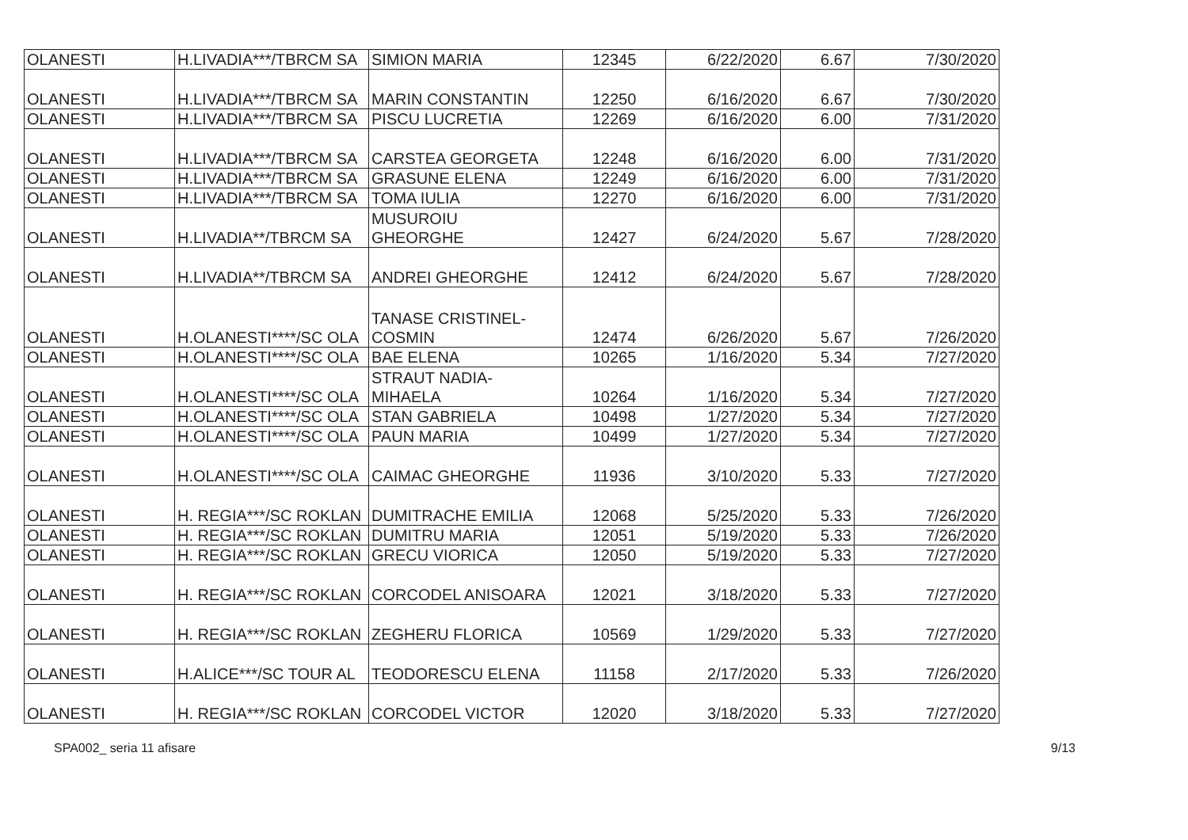| OLANESTI | H.LIVADIA***/TBRCM SA | SIMION MARIA | 12345 | 6/22/2020 | 6.67 | 7/30/2020 |
| OLANESTI | H.LIVADIA***/TBRCM SA | MARIN CONSTANTIN | 12250 | 6/16/2020 | 6.67 | 7/30/2020 |
| OLANESTI | H.LIVADIA***/TBRCM SA | PISCU LUCRETIA | 12269 | 6/16/2020 | 6.00 | 7/31/2020 |
| OLANESTI | H.LIVADIA***/TBRCM SA | CARSTEA GEORGETA | 12248 | 6/16/2020 | 6.00 | 7/31/2020 |
| OLANESTI | H.LIVADIA***/TBRCM SA | GRASUNE ELENA | 12249 | 6/16/2020 | 6.00 | 7/31/2020 |
| OLANESTI | H.LIVADIA***/TBRCM SA | TOMA IULIA | 12270 | 6/16/2020 | 6.00 | 7/31/2020 |
| OLANESTI | H.LIVADIA**/TBRCM SA | MUSUROIU GHEORGHE | 12427 | 6/24/2020 | 5.67 | 7/28/2020 |
| OLANESTI | H.LIVADIA**/TBRCM SA | ANDREI GHEORGHE | 12412 | 6/24/2020 | 5.67 | 7/28/2020 |
| OLANESTI | H.OLANESTI****/SC OLA | TANASE CRISTINEL- COSMIN | 12474 | 6/26/2020 | 5.67 | 7/26/2020 |
| OLANESTI | H.OLANESTI****/SC OLA | BAE ELENA | 10265 | 1/16/2020 | 5.34 | 7/27/2020 |
| OLANESTI | H.OLANESTI****/SC OLA | STRAUT NADIA- MIHAELA | 10264 | 1/16/2020 | 5.34 | 7/27/2020 |
| OLANESTI | H.OLANESTI****/SC OLA | STAN GABRIELA | 10498 | 1/27/2020 | 5.34 | 7/27/2020 |
| OLANESTI | H.OLANESTI****/SC OLA | PAUN MARIA | 10499 | 1/27/2020 | 5.34 | 7/27/2020 |
| OLANESTI | H.OLANESTI****/SC OLA | CAIMAC GHEORGHE | 11936 | 3/10/2020 | 5.33 | 7/27/2020 |
| OLANESTI | H. REGIA***/SC ROKLAN | DUMITRACHE EMILIA | 12068 | 5/25/2020 | 5.33 | 7/26/2020 |
| OLANESTI | H. REGIA***/SC ROKLAN | DUMITRU MARIA | 12051 | 5/19/2020 | 5.33 | 7/26/2020 |
| OLANESTI | H. REGIA***/SC ROKLAN | GRECU VIORICA | 12050 | 5/19/2020 | 5.33 | 7/27/2020 |
| OLANESTI | H. REGIA***/SC ROKLAN | CORCODEL ANISOARA | 12021 | 3/18/2020 | 5.33 | 7/27/2020 |
| OLANESTI | H. REGIA***/SC ROKLAN | ZEGHERU FLORICA | 10569 | 1/29/2020 | 5.33 | 7/27/2020 |
| OLANESTI | H.ALICE***/SC TOUR AL | TEODORESCU ELENA | 11158 | 2/17/2020 | 5.33 | 7/26/2020 |
| OLANESTI | H. REGIA***/SC ROKLAN | CORCODEL VICTOR | 12020 | 3/18/2020 | 5.33 | 7/27/2020 |
SPA002_ seria 11 afisare 9/13